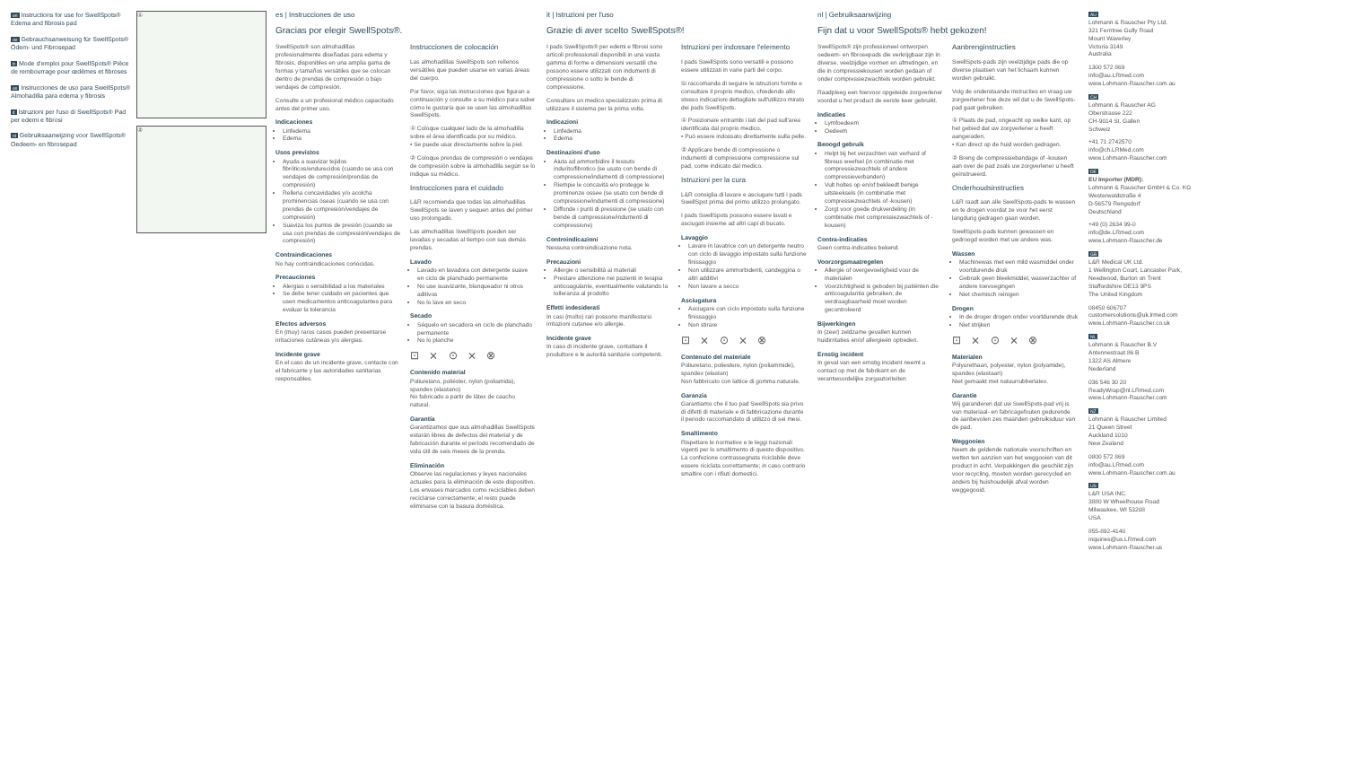en Instructions for use for SwellSpots® Edema and fibrosis pad
de Gebrauchsanweisung für SwellSpots® Ödem- und Fibrosepad
fr Mode d'emploi pour SwellSpots® Pièce de rembourrage pour œdèmes et fibroses
es Instrucciones de uso para SwellSpots® Almohadilla para edema y fibrosis
it Istruzioni per l'uso di SwellSpots® Pad per edemi e fibrosi
nl Gebruiksaanwijzing voor SwellSpots® Oedeem- en fibrosepad
①
②
es | Instrucciones de uso
Gracias por elegir SwellSpots®.
SwellSpots® son almohadillas profesionalmente diseñadas para edema y fibrosis, disponibles en una amplia gama de formas y tamaños versátiles que se colocan dentro de prendas de compresión o bajo vendajes de compresión.
Consulte a un profesional médico capacitado antes del primer uso.
Indicaciones
Linfedema
Edema
Usos previstos
Ayuda a suavizar tejidos fibróticos/endurecidos (cuando se usa con vendajes de compresión/prendas de compresión)
Rellena concavidades y/o acolcha prominencias óseas (cuando se usa con prendas de compresión/vendajes de compresión)
Suaviza los puntos de presión (cuando se usa con prendas de compresión/vendajes de compresión)
Contraindicaciones
No hay contraindicaciones conocidas.
Precauciones
Alergias o sensibilidad a los materiales
Se debe tener cuidado en pacientes que usen medicamentos anticoagulantes para evaluar la tolerancia
Efectos adversos
En (muy) raros casos pueden presentarse irritaciones cutáneas y/o alergias.
Incidente grave
En el caso de un incidente grave, contacte con el fabricante y las autoridades sanitarias responsables.
Instrucciones de colocación
Las almohadillas SwellSpots son rellenos versátiles que pueden usarse en varias áreas del cuerpo.
Por favor, siga las instrucciones que figuran a continuación y consulte a su médico para saber cómo le gustaría que se usen las almohadillas SwellSpots.
① Coloque cualquier lado de la almohadilla sobre el área identificada por su médico.
• Se puede usar directamente sobre la piel.
② Coloque prendas de compresión o vendajes de compresión sobre la almohadilla según se lo indique su médico.
Instrucciones para el cuidado
L&R recomienda que todas las almohadillas SwellSpots se laven y sequen antes del primer uso prolongado.
Las almohadillas SwellSpots pueden ser lavadas y secadas al tiempo con sus demás prendas.
Lavado
Lavado en lavadora con detergente suave en ciclo de planchado permanente
No use suavizante, blanqueador ni otros aditivos
No lo lave en seco
Secado
Séquelo en secadora en ciclo de planchado permanente
No lo planche
⊡ ⨯ ⊙ ⨯ ⊗
Contenido material
Poliuretano, poliéster, nylon (poliamida), spandex (elastano)
No fabricado a partir de látex de caucho natural.
Garantía
Garantizamos que sus almohadillas SwellSpots estarán libres de defectos del material y de fabricación durante el período recomendado de vida útil de seis meses de la prenda.
Eliminación
Observe las regulaciones y leyes nacionales actuales para la eliminación de este dispositivo. Los envases marcados como reciclables deben reciclarse correctamente; el resto puede eliminarse con la basura doméstica.
it | Istruzioni per l'uso
Grazie di aver scelto SwellSpots®!
I pads SwellSpots® per edemi e fibrosi sono articoli professionali disponibili in una vasta gamma di forme e dimensioni versatili che possono essere utilizzati con indumenti di compressione o sotto le bende di compressione.
Consultare un medico specializzato prima di utilizzare il sistema per la prima volta.
Indicazioni
Linfedema
Edema
Destinazioni d'uso
Aiuta ad ammorbidire il tessuto indurito/fibrotico (se usato con bende di compressione/indumenti di compressione)
Riempie le concavità e/o protegge le prominenze ossee (se usato con bende di compressione/indumenti di compressione)
Diffonde i punti di pressione (se usato con bende di compressione/indumenti di compressione)
Controindicazioni
Nessuna controindicazione nota.
Precauzioni
Allergie o sensibilità ai materiali
Prestare attenzione nei pazienti in terapia anticoagulante, eventualmente valutando la tolleranza al prodotto
Effetti indesiderati
In casi (molto) rari possono manifestarsi irritazioni cutanee e/o allergie.
Incidente grave
In caso di incidente grave, contattare il produttore e le autorità sanitarie competenti.
Istruzioni per indossare l'elemento
I pads SwellSpots sono versatili e possono essere utilizzati in varie parti del corpo.
Si raccomanda di seguire le istruzioni fornite e consultare il proprio medico, chiedendo allo stesso indicazioni dettagliate sull'utilizzo mirato dei pads SwellSpots.
① Posizionare entrambi i lati del pad sull'area identificata dal proprio medico.
• Può essere indossato direttamente sulla pelle.
② Applicare bende di compressione o indumenti di compressione compressione sul pad, come indicato dal medico.
Istruzioni per la cura
L&R consiglia di lavare e asciugare tutti i pads SwellSpot prima del primo utilizzo prolungato.
I pads SwellSpots possono essere lavati e asciugati insieme ad altri capi di bucato.
Lavaggio
Lavare in lavatrice con un detergente neutro con ciclo di lavaggio impostato sulla funzione finissaggio
Non utilizzare ammorbidenti, candeggina o altri additivi
Non lavare a secco
Asciugatura
Asciugare con ciclo impostato sulla funzione finissaggio
Non stirare
⊡ ⨯ ⊙ ⨯ ⊗
Contenuto del materiale
Poliuretano, poliestere, nylon (poliammide), spandex (elastan)
Non fabbricato con lattice di gomma naturale.
Garanzia
Garantiamo che il tuo pad SwellSpots sia privo di difetti di materiale e di fabbricazione durante il periodo raccomandato di utilizzo di sei mesi.
Smaltimento
Rispettare le normative e le leggi nazionali vigenti per lo smaltimento di questo dispositivo. La confezione contrassegnata riciclabile deve essere riciclata correttamente; in caso contrario smaltire con i rifiuti domestici.
nl | Gebruiksaanwijzing
Fijn dat u voor SwellSpots® hebt gekozen!
SwellSpots® zijn professioneel ontworpen oedeem- en fibrosepads die verkrijgbaar zijn in diverse, veelzijdige vormen en afmetingen, en die in compressiekousen worden gedaan of onder compressiezwachtels worden gebruikt.
Raadpleeg een hiervoor opgeleide zorgverlener voordat u het product de eerste keer gebruikt.
Indicaties
Lymfoedeem
Oedeem
Beoogd gebruik
Helpt bij het verzachten van verhard of fibreus weefsel (in combinatie met compressiezwachtels of andere compressieverbanden)
Vult holtes op en/of bekleedt benige uitsteeksels (in combinatie met compressiezwachtels of -kousen)
Zorgt voor goede drukverdeling (in combinatie met compressiezwachtels of -kousen)
Contra-indicaties
Geen contra-indicaties bekend.
Voorzorgsmaatregelen
Allergie of overgevoeligheid voor de materialen
Voorzichtigheid is geboden bij patiënten die anticoagulantia gebruiken; de verdraagbaarheid moet worden gecontroleerd
Bijwerkingen
In (zeer) zeldzame gevallen kunnen huidirritaties en/of allergieën optreden.
Ernstig incident
In geval van een ernstig incident neemt u contact op met de fabrikant en de verantwoordelijke zorgautoriteiten
Aanbrenginstructies
SwellSpots-pads zijn veelzijdige pads die op diverse plaatsen van het lichaam kunnen worden gebruikt.
Volg de onderstaande instructies en vraag uw zorgverlener hoe deze wil dat u de SwellSpots-pad gaat gebruiken.
① Plaats de pad, ongeacht op welke kant, op het gebied dat uw zorgverlener u heeft aangeraden.
• Kan direct op de huid worden gedragen.
② Breng de compressiebandage of -kousen aan over de pad zoals uw zorgverlener u heeft geïnstrueerd.
Onderhoudsinstructies
L&R raadt aan alle SwellSpots-pads te wassen en te drogen voordat ze voor het eerst langdurig gedragen gaan worden.
SwellSpots-pads kunnen gewassen en gedroogd worden met uw andere was.
Wassen
Machinewas met een mild wasmiddel onder voortdurende druk
Gebruik geen bleekmiddel, wasverzachter of andere toevoegingen
Niet chemisch reinigen
Drogen
In de droger drogen onder voortdurende druk
Niet strijken
⊡ ⨯ ⊙ ⨯ ⊗
Materialen
Polyurethaan, polyester, nylon (polyamide), spandex (elastaan)
Niet gemaakt met natuurrubberlatex.
Garantie
Wij garanderen dat uw SwellSpots-pad vrij is van materiaal- en fabricagefouten gedurende de aanbevolen zes maanden gebruiksduur van de pad.
Weggooien
Neem de geldende nationale voorschriften en wetten ten aanzien van het weggooien van dit product in acht. Verpakkingen die geschikt zijn voor recycling, moeten worden gerecycled en anders bij huishoudelijk afval worden weggegooid.
AU
Lohmann & Rauscher Pty Ltd.
321 Ferntree Gully Road
Mount Waverley
Victoria 3149
Australia
1300 572 869
info@au.LRmed.com
www.Lohmann-Rauscher.com.au
CH
Lohmann & Rauscher AG
Oberstrasse 222
CH-9014 St. Gallen
Schweiz
+41 71 2742570
info@ch.LRMed.com
www.Lohmann-Rauscher.com
DE
EU Importer (MDR):
Lohmann & Rauscher GmbH & Co. KG
Westerwaldstraße 4
D-56579 Rengsdorf
Deutschland
+49 (0) 2634 99-0
info@de.LRmed.com
www.Lohmann-Rauscher.de
GB
L&R Medical UK Ltd.
1 Wellington Court, Lancaster Park,
Needwood, Burton on Trent
Staffordshire DE13 9PS
The United Kingdom
08450 606707
customersolutions@uk.lrmed.com
www.Lohmann-Rauscher.co.uk
NL
Lohmann & Rauscher B.V
Antennestraat 86 B
1322 AS Almere
Nederland
036 546 30 20
ReadyWrap@nl.LRmed.com
www.Lohmann-Rauscher.com
NZ
Lohmann & Rauscher Limited
21 Queen Street
Auckland 1010
New Zealand
0800 572 869
info@au.LRmed.com
www.Lohmann-Rauscher.com.au
US
L&R USA INC.
3880 W Wheelhouse Road
Milwaukee, WI 53208
USA
855-892-4140
inquiries@us.LRmed.com
www.Lohmann-Rauscher.us